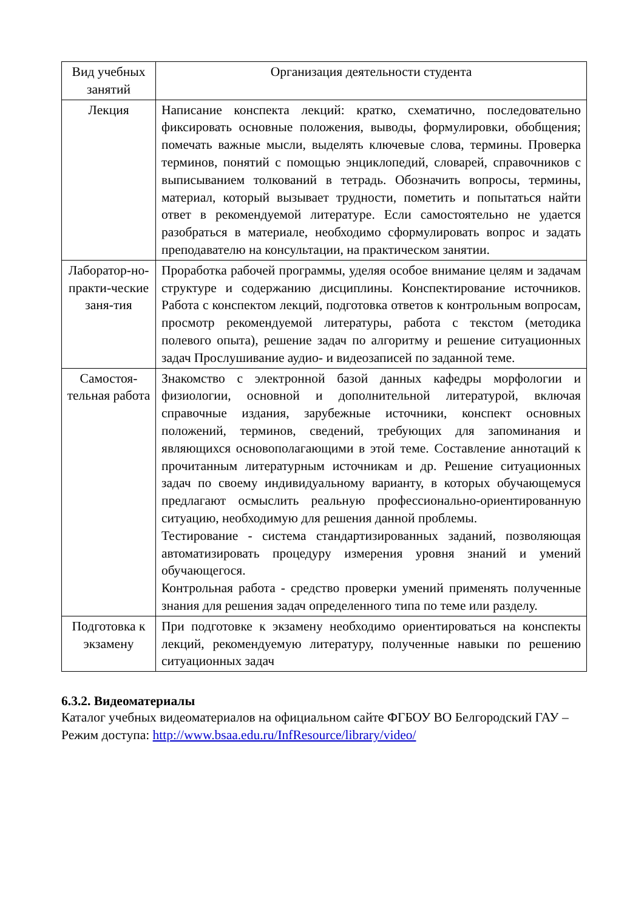| Вид учебных занятий | Организация деятельности студента |
| --- | --- |
| Лекция | Написание конспекта лекций: кратко, схематично, последовательно фиксировать основные положения, выводы, формулировки, обобщения; помечать важные мысли, выделять ключевые слова, термины. Проверка терминов, понятий с помощью энциклопедий, словарей, справочников с выписыванием толкований в тетрадь. Обозначить вопросы, термины, материал, который вызывает трудности, пометить и попытаться найти ответ в рекомендуемой литературе. Если самостоятельно не удается разобраться в материале, необходимо сформулировать вопрос и задать преподавателю на консультации, на практическом занятии. |
| Лаборатор-но-практи-ческие заня-тия | Проработка рабочей программы, уделяя особое внимание целям и задачам структуре и содержанию дисциплины. Конспектирование источников. Работа с конспектом лекций, подготовка ответов к контрольным вопросам, просмотр рекомендуемой литературы, работа с текстом (методика полевого опыта), решение задач по алгоритму и решение ситуационных задач Прослушивание аудио- и видеозаписей по заданной теме. |
| Самостоя-тельная работа | Знакомство с электронной базой данных кафедры морфологии и физиологии, основной и дополнительной литературой, включая справочные издания, зарубежные источники, конспект основных положений, терминов, сведений, требующих для запоминания и являющихся основополагающими в этой теме. Составление аннотаций к прочитанным литературным источникам и др. Решение ситуационных задач по своему индивидуальному варианту, в которых обучающемуся предлагают осмыслить реальную профессионально-ориентированную ситуацию, необходимую для решения данной проблемы. Тестирование - система стандартизированных заданий, позволяющая автоматизировать процедуру измерения уровня знаний и умений обучающегося. Контрольная работа - средство проверки умений применять полученные знания для решения задач определенного типа по теме или разделу. |
| Подготовка к экзамену | При подготовке к экзамену необходимо ориентироваться на конспекты лекций, рекомендуемую литературу, полученные навыки по решению ситуационных задач |
6.3.2. Видеоматериалы
Каталог учебных видеоматериалов на официальном сайте ФГБОУ ВО Белгородский ГАУ – Режим доступа: http://www.bsaa.edu.ru/InfResource/library/video/